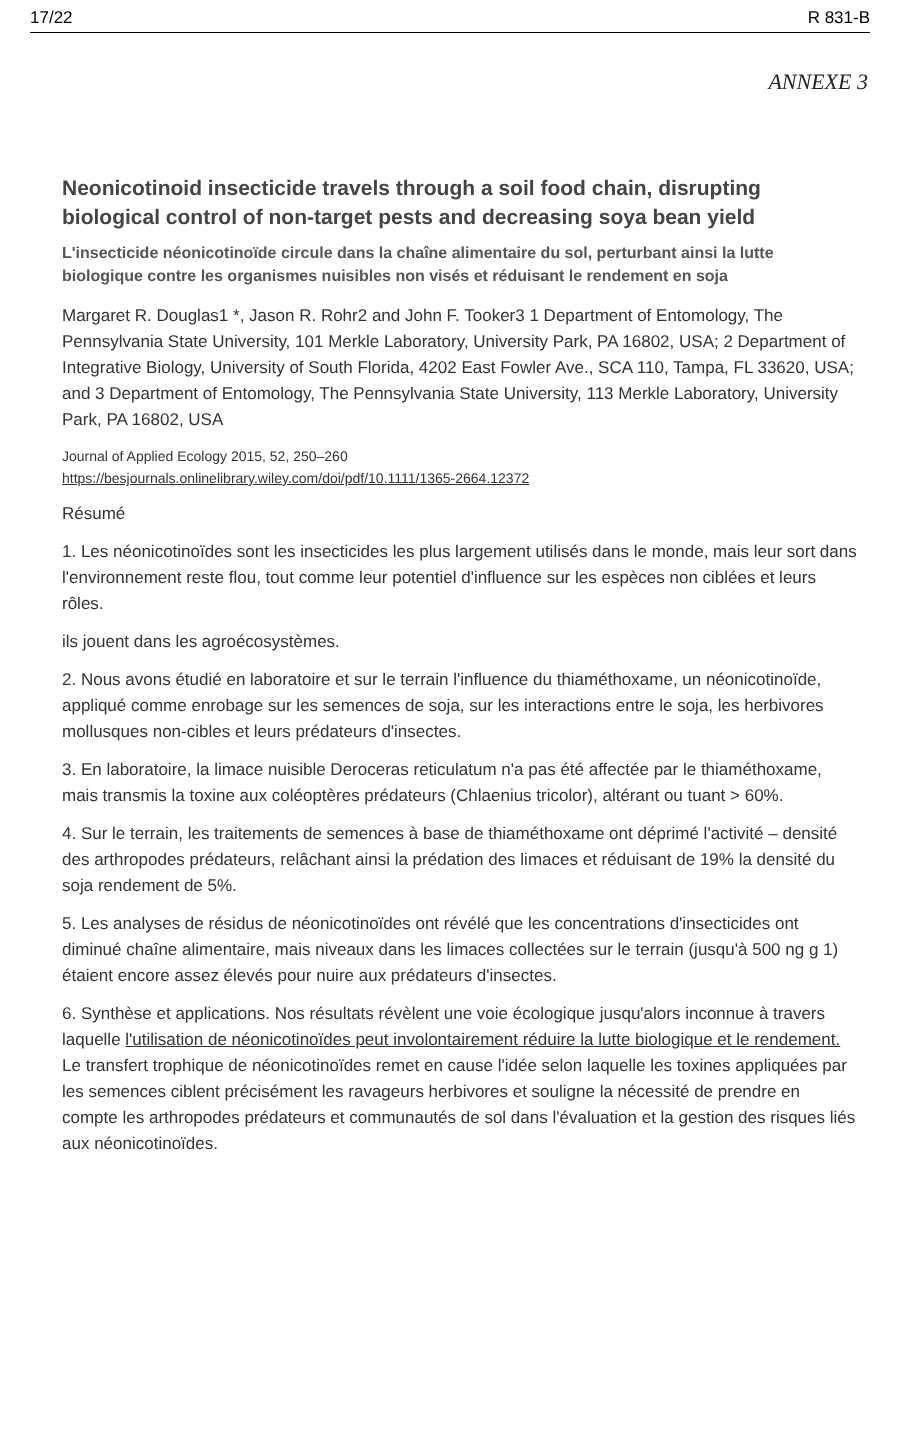17/22 R 831-B
ANNEXE 3
Neonicotinoid insecticide travels through a soil food chain, disrupting biological control of non-target pests and decreasing soya bean yield
L'insecticide néonicotinoïde circule dans la chaîne alimentaire du sol, perturbant ainsi la lutte biologique contre les organismes nuisibles non visés et réduisant le rendement en soja
Margaret R. Douglas1 *, Jason R. Rohr2 and John F. Tooker3 1 Department of Entomology, The Pennsylvania State University, 101 Merkle Laboratory, University Park, PA 16802, USA; 2 Department of Integrative Biology, University of South Florida, 4202 East Fowler Ave., SCA 110, Tampa, FL 33620, USA; and 3 Department of Entomology, The Pennsylvania State University, 113 Merkle Laboratory, University Park, PA 16802, USA
Journal of Applied Ecology 2015, 52, 250–260
https://besjournals.onlinelibrary.wiley.com/doi/pdf/10.1111/1365-2664.12372
Résumé
1. Les néonicotinoïdes sont les insecticides les plus largement utilisés dans le monde, mais leur sort dans l'environnement reste flou, tout comme leur potentiel d'influence sur les espèces non ciblées et leurs rôles.
ils jouent dans les agroécosystèmes.
2. Nous avons étudié en laboratoire et sur le terrain l'influence du thiaméthoxame, un néonicotinoïde, appliqué comme enrobage sur les semences de soja, sur les interactions entre le soja, les herbivores mollusques non-cibles et leurs prédateurs d'insectes.
3. En laboratoire, la limace nuisible Deroceras reticulatum n'a pas été affectée par le thiaméthoxame, mais transmis la toxine aux coléoptères prédateurs (Chlaenius tricolor), altérant ou tuant > 60%.
4. Sur le terrain, les traitements de semences à base de thiaméthoxame ont déprimé l'activité – densité des arthropodes prédateurs, relâchant ainsi la prédation des limaces et réduisant de 19% la densité du soja rendement de 5%.
5. Les analyses de résidus de néonicotinoïdes ont révélé que les concentrations d'insecticides ont diminué chaîne alimentaire, mais niveaux dans les limaces collectées sur le terrain (jusqu'à 500 ng g 1) étaient encore assez élevés pour nuire aux prédateurs d'insectes.
6. Synthèse et applications. Nos résultats révèlent une voie écologique jusqu'alors inconnue à travers laquelle l'utilisation de néonicotinoïdes peut involontairement réduire la lutte biologique et le rendement. Le transfert trophique de néonicotinoïdes remet en cause l'idée selon laquelle les toxines appliquées par les semences ciblent précisément les ravageurs herbivores et souligne la nécessité de prendre en compte les arthropodes prédateurs et communautés de sol dans l'évaluation et la gestion des risques liés aux néonicotinoïdes.